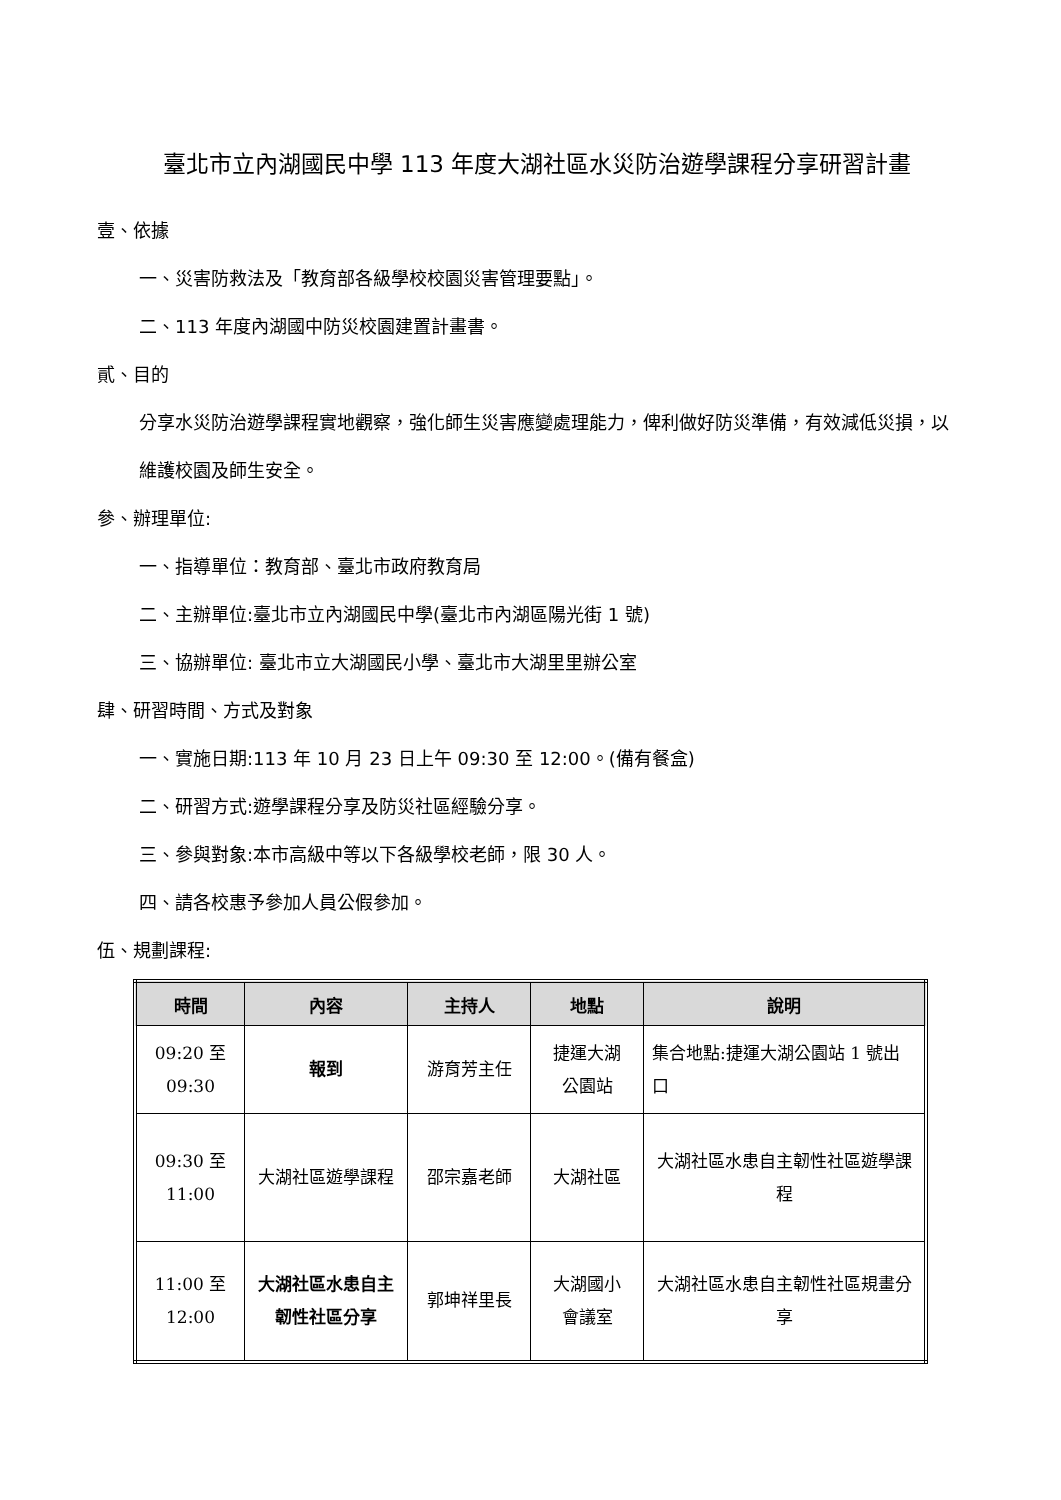臺北市立內湖國民中學 113 年度大湖社區水災防治遊學課程分享研習計畫
壹、依據
一、災害防救法及「教育部各級學校校園災害管理要點」。
二、113 年度內湖國中防災校園建置計畫書。
貳、目的
分享水災防治遊學課程實地觀察，強化師生災害應變處理能力，俾利做好防災準備，有效減低災損，以維護校園及師生安全。
參、辦理單位:
一、指導單位：教育部、臺北市政府教育局
二、主辦單位:臺北市立內湖國民中學(臺北市內湖區陽光街 1 號)
三、協辦單位: 臺北市立大湖國民小學、臺北市大湖里里辦公室
肆、研習時間、方式及對象
一、實施日期:113 年 10 月 23 日上午 09:30 至 12:00。(備有餐盒)
二、研習方式:遊學課程分享及防災社區經驗分享。
三、參與對象:本市高級中等以下各級學校老師，限 30 人。
四、請各校惠予參加人員公假參加。
伍、規劃課程:
| 時間 | 內容 | 主持人 | 地點 | 說明 |
| --- | --- | --- | --- | --- |
| 09:20 至 09:30 | 報到 | 游育芳主任 | 捷運大湖 公園站 | 集合地點:捷運大湖公園站 1 號出口 |
| 09:30 至 11:00 | 大湖社區遊學課程 | 邵宗嘉老師 | 大湖社區 | 大湖社區水患自主韌性社區遊學課程 |
| 11:00 至 12:00 | 大湖社區水患自主韌性社區分享 | 郭坤祥里長 | 大湖國小 會議室 | 大湖社區水患自主韌性社區規畫分享 |